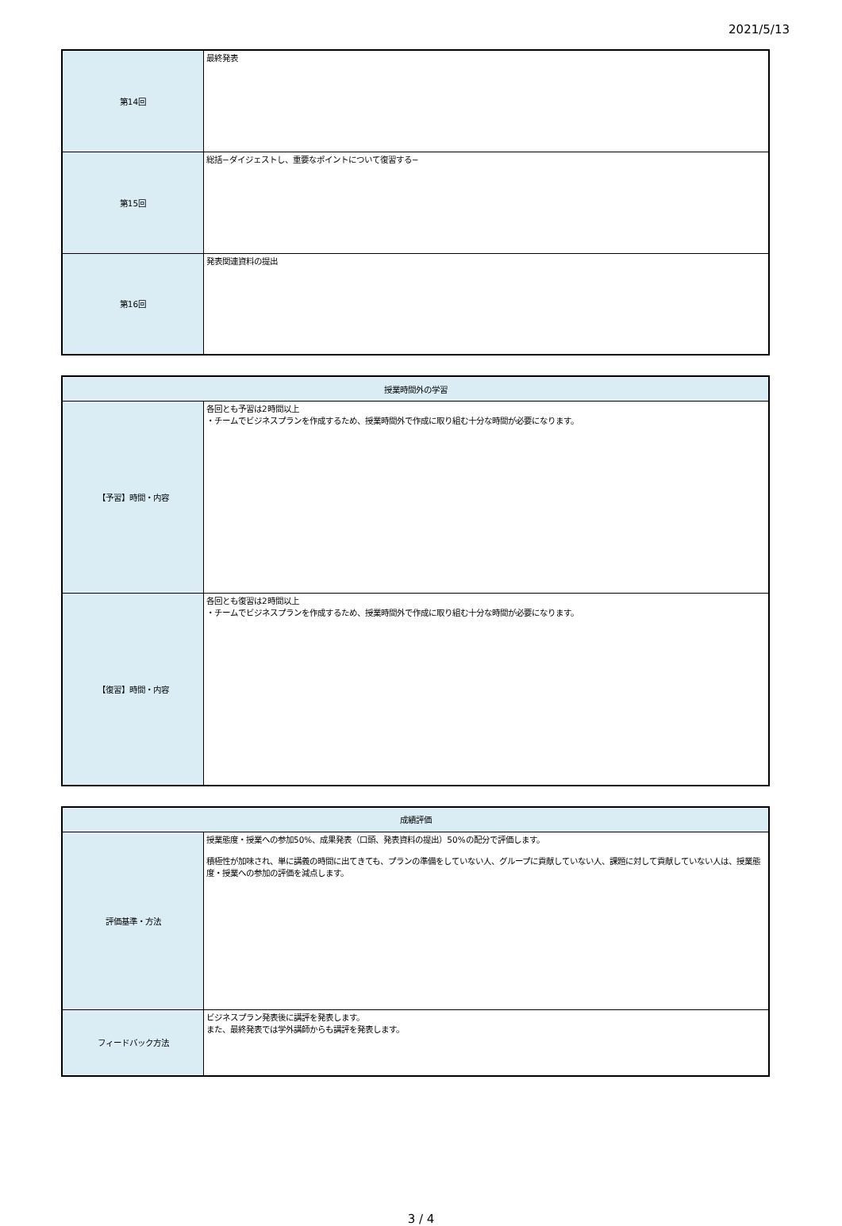2021/5/13
| 第14回 | 最終発表 |
| 第15回 | 総括−ダイジェストし、重要なポイントについて復習する− |
| 第16回 | 発表関連資料の提出 |
| 授業時間外の学習 | |
| --- | --- |
| 【予習】時間・内容 | 各回とも予習は2時間以上 ・チームでビジネスプランを作成するため、授業時間外で作成に取り組む十分な時間が必要になります。 |
| 【復習】時間・内容 | 各回とも復習は2時間以上 ・チームでビジネスプランを作成するため、授業時間外で作成に取り組む十分な時間が必要になります。 |
| 成績評価 | |
| --- | --- |
| 評価基準・方法 | 授業態度・授業への参加50%、成果発表（口頭、発表資料の提出）50%の配分で評価します。 積極性が加味され、単に講義の時間に出てきても、プランの準備をしていない人、グループに貢献していない人、課題に対して貢献していない人は、授業態度・授業への参加の評価を減点します。 |
| フィードバック方法 | ビジネスプラン発表後に講評を発表します。 また、最終発表では学外講師からも講評を発表します。 |
3 / 4